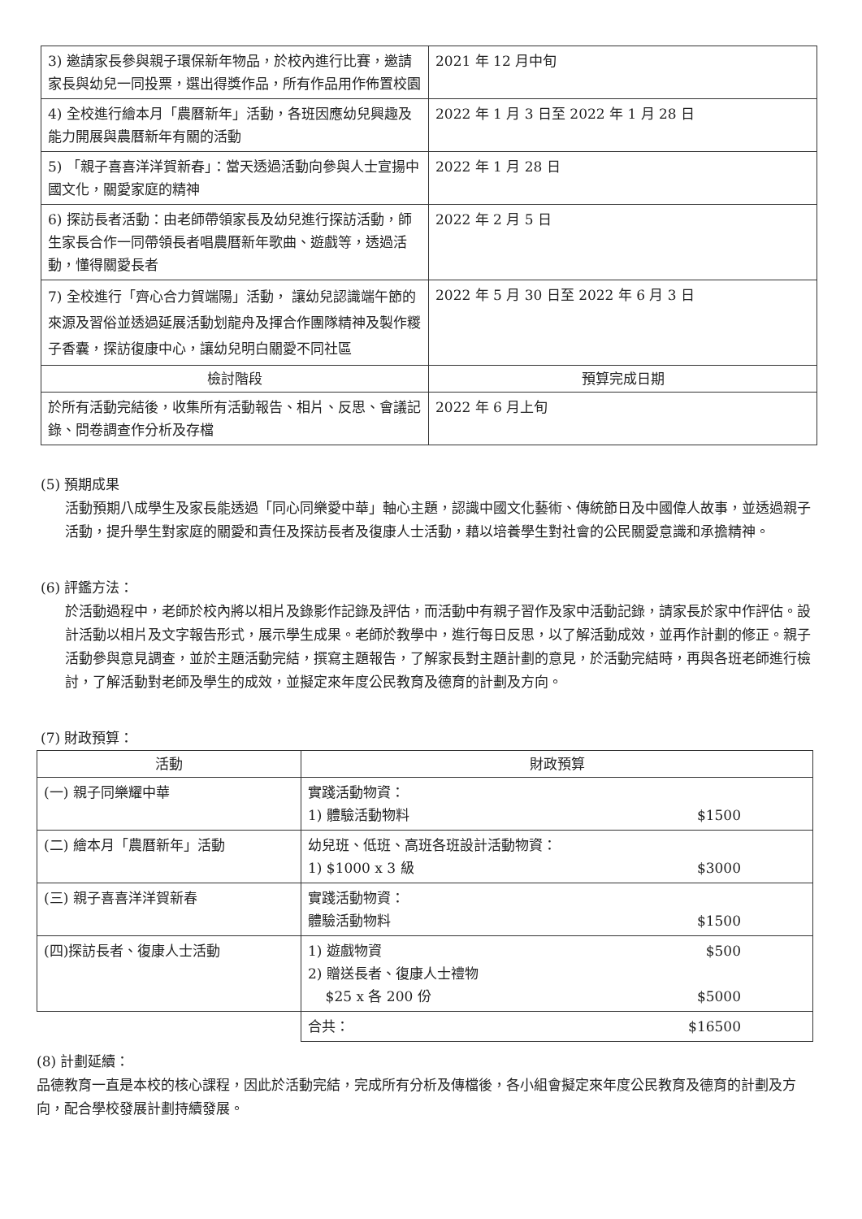| 3) 邀請家長參與親子環保新年物品，於校內進行比賽，邀請家長與幼兒一同投票，選出得獎作品，所有作品用作佈置校園 | 2021 年 12 月中旬 |
| 4) 全校進行繪本月「農曆新年」活動，各班因應幼兒興趣及能力開展與農曆新年有關的活動 | 2022 年 1 月 3 日至 2022 年 1 月 28 日 |
| 5) 「親子喜喜洋洋賀新春」：當天透過活動向參與人士宣揚中國文化，關愛家庭的精神 | 2022 年 1 月 28 日 |
| 6) 探訪長者活動：由老師帶領家長及幼兒進行探訪活動，師生家長合作一同帶領長者唱農曆新年歌曲、遊戲等，透過活動，懂得關愛長者 | 2022 年 2 月 5 日 |
| 7) 全校進行「齊心合力賀端陽」活動， 讓幼兒認識端午節的來源及習俗並透過延展活動划龍舟及揮合作團隊精神及製作糉子香囊，探訪復康中心，讓幼兒明白關愛不同社區 | 2022 年 5 月 30 日至 2022 年 6 月 3 日 |
| 檢討階段 | 預算完成日期 |
| 於所有活動完結後，收集所有活動報告、相片、反思、會議記錄、問卷調查作分析及存檔 | 2022 年 6 月上旬 |
(5) 預期成果
活動預期八成學生及家長能透過「同心同樂愛中華」軸心主題，認識中國文化藝術、傳統節日及中國偉人故事，並透過親子活動，提升學生對家庭的關愛和責任及探訪長者及復康人士活動，藉以培養學生對社會的公民關愛意識和承擔精神。
(6) 評鑑方法：
於活動過程中，老師於校內將以相片及錄影作記錄及評估，而活動中有親子習作及家中活動記錄，請家長於家中作評估。設計活動以相片及文字報告形式，展示學生成果。老師於教學中，進行每日反思，以了解活動成效，並再作計劃的修正。親子活動參與意見調查，並於主題活動完結，撰寫主題報告，了解家長對主題計劃的意見，於活動完結時，再與各班老師進行檢討，了解活動對老師及學生的成效，並擬定來年度公民教育及德育的計劃及方向。
(7) 財政預算：
| 活動 | 財政預算 |
| --- | --- |
| (一) 親子同樂耀中華 | 實踐活動物資： 1) 體驗活動物料 $1500 |
| (二) 繪本月「農曆新年」活動 | 幼兒班、低班、高班各班設計活動物資： 1) $1000 x 3 級 $3000 |
| (三) 親子喜喜洋洋賀新春 | 實踐活動物資： 體驗活動物料 $1500 |
| (四)探訪長者、復康人士活動 | 1) 遊戲物資 $500 2) 贈送長者、復康人士禮物 $25 x 各 200 份 $5000 |
| | 合共： $16500 |
(8) 計劃延續：
品德教育一直是本校的核心課程，因此於活動完結，完成所有分析及傳檔後，各小組會擬定來年度公民教育及德育的計劃及方向，配合學校發展計劃持續發展。